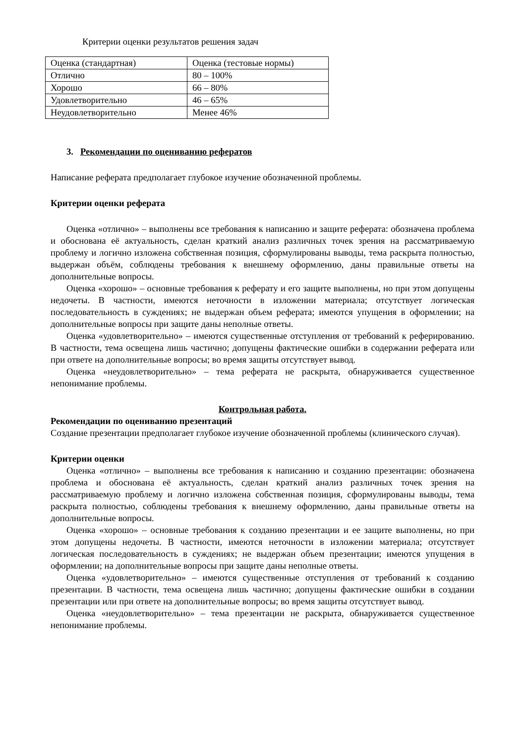Критерии оценки результатов решения задач
| Оценка (стандартная) | Оценка (тестовые нормы) |
| Отлично | 80 – 100% |
| Хорошо | 66 – 80% |
| Удовлетворительно | 46 – 65% |
| Неудовлетворительно | Менее 46% |
3. Рекомендации по оцениванию рефератов
Написание реферата предполагает глубокое изучение обозначенной проблемы.
Критерии оценки реферата
Оценка «отлично» – выполнены все требования к написанию и защите реферата: обозначена проблема и обоснована её актуальность, сделан краткий анализ различных точек зрения на рассматриваемую проблему и логично изложена собственная позиция, сформулированы выводы, тема раскрыта полностью, выдержан объём, соблюдены требования к внешнему оформлению, даны правильные ответы на дополнительные вопросы.
Оценка «хорошо» – основные требования к реферату и его защите выполнены, но при этом допущены недочеты. В частности, имеются неточности в изложении материала; отсутствует логическая последовательность в суждениях; не выдержан объем реферата; имеются упущения в оформлении; на дополнительные вопросы при защите даны неполные ответы.
Оценка «удовлетворительно» – имеются существенные отступления от требований к реферированию. В частности, тема освещена лишь частично; допущены фактические ошибки в содержании реферата или при ответе на дополнительные вопросы; во время защиты отсутствует вывод.
Оценка «неудовлетворительно» – тема реферата не раскрыта, обнаруживается существенное непонимание проблемы.
Контрольная работа.
Рекомендации по оцениванию презентаций
Создание презентации предполагает глубокое изучение обозначенной проблемы (клинического случая).
Критерии оценки
Оценка «отлично» – выполнены все требования к написанию и созданию презентации: обозначена проблема и обоснована её актуальность, сделан краткий анализ различных точек зрения на рассматриваемую проблему и логично изложена собственная позиция, сформулированы выводы, тема раскрыта полностью, соблюдены требования к внешнему оформлению, даны правильные ответы на дополнительные вопросы.
Оценка «хорошо» – основные требования к созданию презентации и ее защите выполнены, но при этом допущены недочеты. В частности, имеются неточности в изложении материала; отсутствует логическая последовательность в суждениях; не выдержан объем презентации; имеются упущения в оформлении; на дополнительные вопросы при защите даны неполные ответы.
Оценка «удовлетворительно» – имеются существенные отступления от требований к созданию презентации. В частности, тема освещена лишь частично; допущены фактические ошибки в создании презентации или при ответе на дополнительные вопросы; во время защиты отсутствует вывод.
Оценка «неудовлетворительно» – тема презентации не раскрыта, обнаруживается существенное непонимание проблемы.